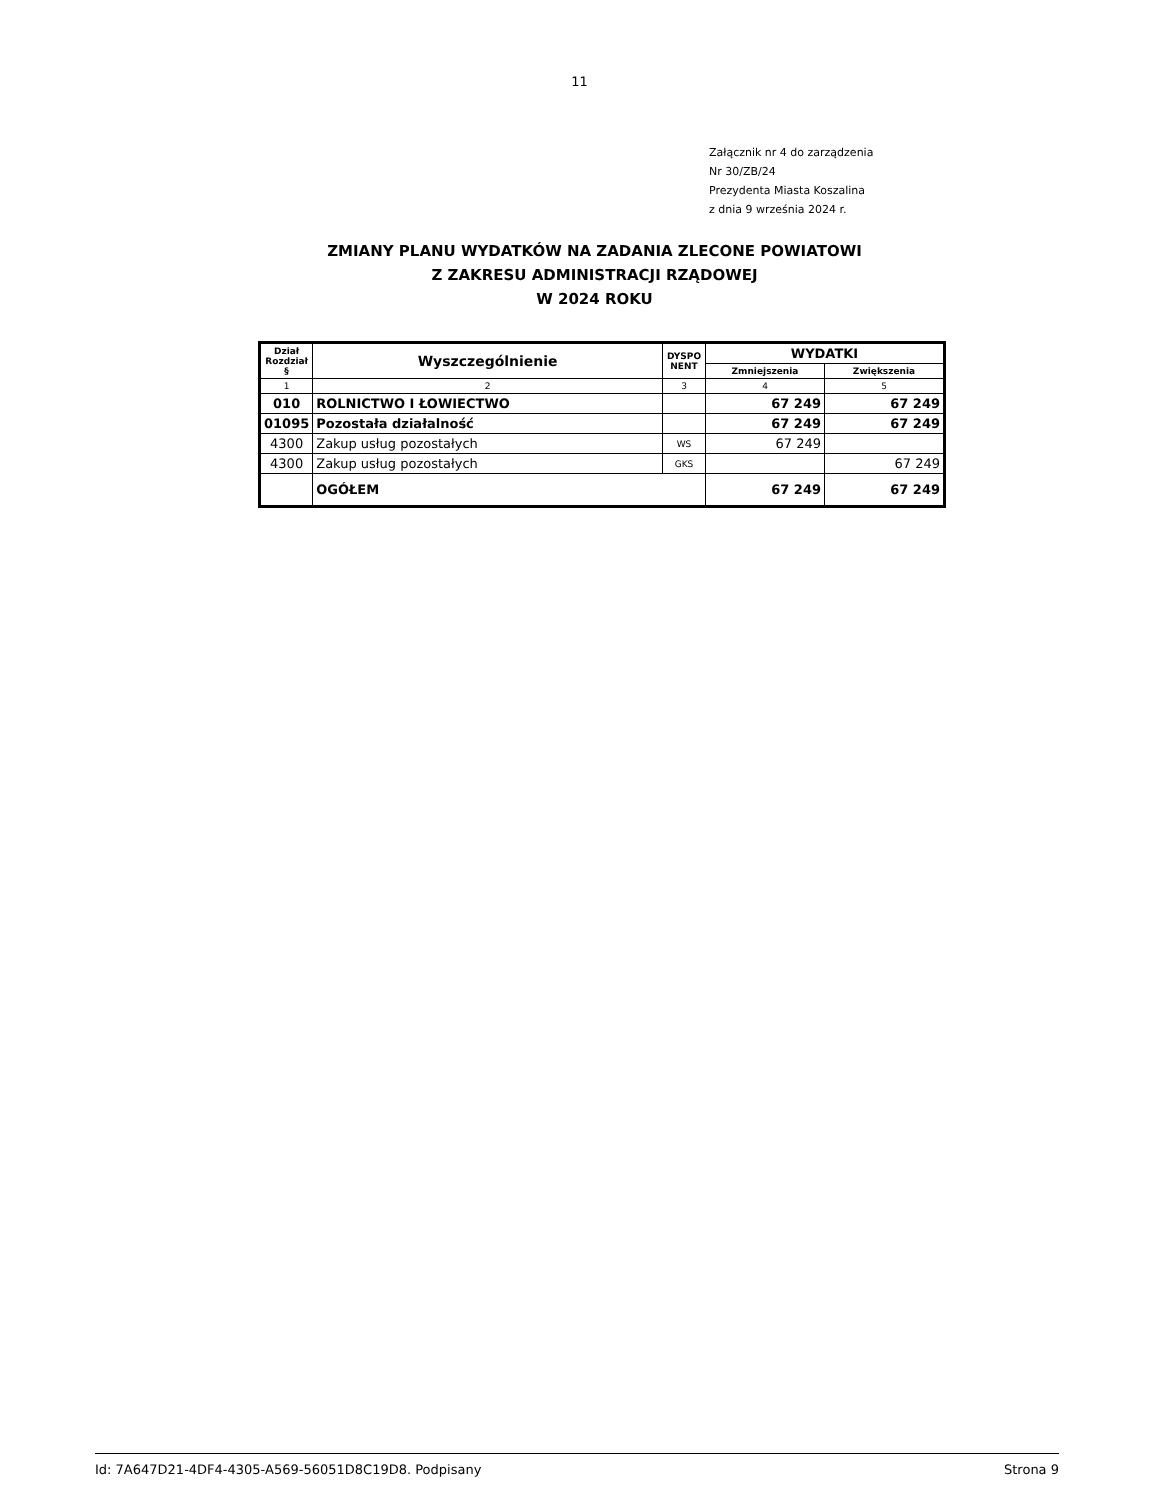11
Załącznik nr 4 do zarządzenia
Nr 30/ZB/24
Prezydenta Miasta Koszalina
z dnia 9 września 2024 r.
ZMIANY PLANU WYDATKÓW NA ZADANIA ZLECONE POWIATOWI
Z ZAKRESU ADMINISTRACJI RZĄDOWEJ
W 2024 ROKU
| Dział Rozdział § | Wyszczególnienie | DYSPO NENT | WYDATKI | |
| --- | --- | --- | --- | --- |
| | | | Zmniejszenia | Zwiększenia |
| 1 | 2 | 3 | 4 | 5 |
| 010 | ROLNICTWO I ŁOWIECTWO | | 67 249 | 67 249 |
| 01095 | Pozostała działalność | | 67 249 | 67 249 |
| 4300 | Zakup usług pozostałych | WS | 67 249 | |
| 4300 | Zakup usług pozostałych | GKS | | 67 249 |
| | OGÓŁEM | | 67 249 | 67 249 |
Id: 7A647D21-4DF4-4305-A569-56051D8C19D8. Podpisany Strona 9